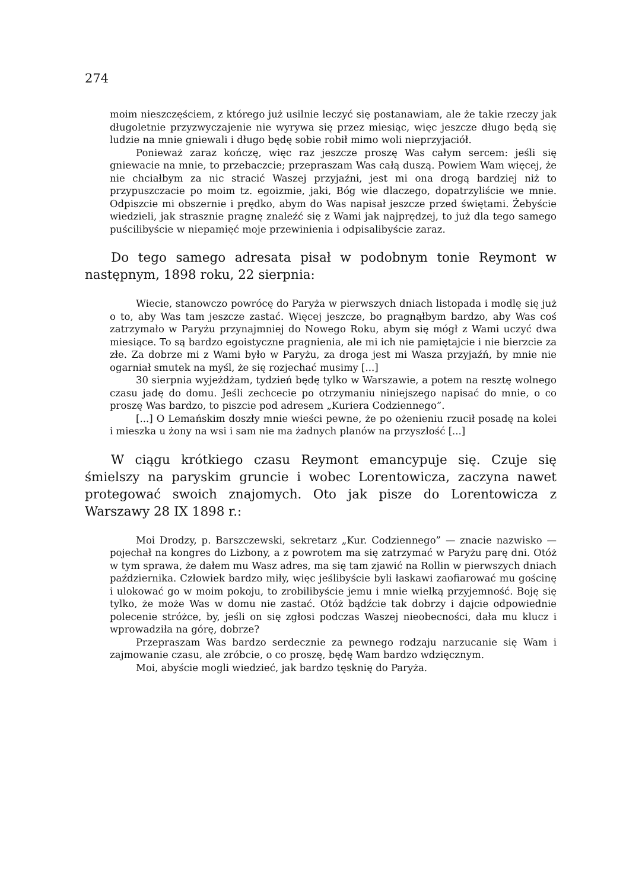274
moim nieszczęściem, z którego już usilnie leczyć się postanawiam, ale że takie rzeczy jak długoletnie przyzwyczajenie nie wyrywa się przez miesiąc, więc jeszcze długo będą się ludzie na mnie gniewali i długo będę sobie robił mimo woli nieprzyjaciół.
Ponieważ zaraz kończę, więc raz jeszcze proszę Was całym sercem: jeśli się gniewacie na mnie, to przebaczcie; przepraszam Was całą duszą. Powiem Wam więcej, że nie chciałbym za nic stracić Waszej przyjaźni, jest mi ona drogą bardziej niż to przypuszczacie po moim tz. egoizmie, jaki, Bóg wie dlaczego, dopatrzyliście we mnie. Odpiszcie mi obszernie i prędko, abym do Was napisał jeszcze przed świętami. Żebyście wiedzieli, jak strasznie pragnę znaleźć się z Wami jak najprędzej, to już dla tego samego puścilibyście w niepamięć moje przewinienia i odpisalibyście zaraz.
Do tego samego adresata pisał w podobnym tonie Reymont w następnym, 1898 roku, 22 sierpnia:
Wiecie, stanowczo powrócę do Paryża w pierwszych dniach listopada i modlę się już o to, aby Was tam jeszcze zastać. Więcej jeszcze, bo pragnąłbym bardzo, aby Was coś zatrzymało w Paryżu przynajmniej do Nowego Roku, abym się mógł z Wami uczyć dwa miesiące. To są bardzo egoistyczne pragnienia, ale mi ich nie pamiętajcie i nie bierzcie za złe. Za dobrze mi z Wami było w Paryżu, za droga jest mi Wasza przyjaźń, by mnie nie ogarniał smutek na myśl, że się rozjechać musimy [...]
30 sierpnia wyjeżdżam, tydzień będę tylko w Warszawie, a potem na resztę wolnego czasu jadę do domu. Jeśli zechcecie po otrzymaniu niniejszego napisać do mnie, o co proszę Was bardzo, to piszcie pod adresem „Kuriera Codziennego”.
[...] O Lemańskim doszły mnie wieści pewne, że po ożenieniu rzucił posadę na kolei i mieszka u żony na wsi i sam nie ma żadnych planów na przyszłość [...]
W ciągu krótkiego czasu Reymont emancypuje się. Czuje się śmielszy na paryskim gruncie i wobec Lorentowicza, zaczyna nawet protegować swoich znajomych. Oto jak pisze do Lorentowicza z Warszawy 28 IX 1898 r.:
Moi Drodzy, p. Barszczewski, sekretarz „Kur. Codziennego” — znacie nazwisko — pojechał na kongres do Lizbony, a z powrotem ma się zatrzymać w Paryżu parę dni. Otóż w tym sprawa, że dałem mu Wasz adres, ma się tam zjawić na Rollin w pierwszych dniach października. Człowiek bardzo miły, więc jeślibyście byli łaskawi zaofiarować mu gościnę i ulokować go w moim pokoju, to zrobilibyście jemu i mnie wielką przyjemność. Boję się tylko, że może Was w domu nie zastać. Otóż bądźcie tak dobrzy i dajcie odpowiednie polecenie stróżce, by, jeśli on się zgłosi podczas Waszej nieobecności, dała mu klucz i wprowadziła na górę, dobrze?
Przepraszam Was bardzo serdecznie za pewnego rodzaju narzucanie się Wam i zajmowanie czasu, ale zróbcie, o co proszę, będę Wam bardzo wdzięcznym.
Moi, abyście mogli wiedzieć, jak bardzo tęsknię do Paryża.